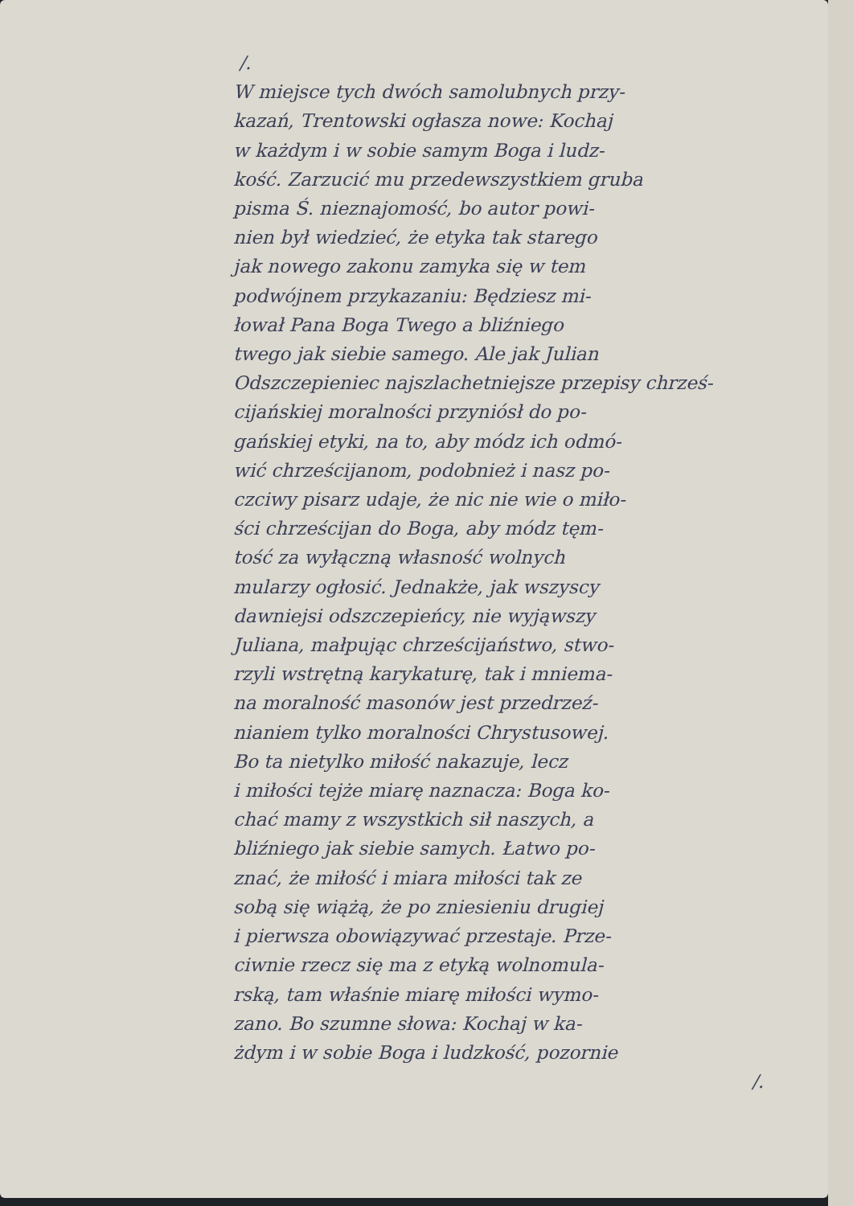/.
W miejsce tych dwóch samolubnych przy-
kazań, Trentowski ogłasza nowe: Kochaj
w każdym i w sobie samym Boga i ludz-
kość. Zarzucić mu przedewszystkiem gruba
pisma Ś. nieznajomość, bo autor powi-
nien był wiedzieć, że etyka tak starego
jak nowego zakonu zamyka się w tem
podwójnem przykazaniu: Będziesz mi-
łował Pana Boga Twego a bliźniego
twego jak siebie samego. Ale jak Julian
Odszczepieniec najszlachetniejsze przepisy chrześ-
cijańskiej moralności przyniósł do po-
gańskiej etyki, na to, aby módz ich odmó-
wić chrześcijanom, podobnież i nasz po-
czciwy pisarz udaje, że nic nie wie o miło-
ści chrześcijan do Boga, aby módz tęm-
tość za wyłączną własność wolnych
mularzy ogłosić. Jednakże, jak wszyscy
dawniejsi odszczepieńcy, nie wyjąwszy
Juliana, małpując chrześcijaństwo, stwo-
rzyli wstrętną karykaturę, tak i mniema-
na moralność masonów jest przedrzeź-
nianiem tylko moralności Chrystusowej.
Bo ta nietylko miłość nakazuje, lecz
i miłości tejże miarę naznacza: Boga ko-
chać mamy z wszystkich sił naszych, a
bliźniego jak siebie samych. Łatwo po-
znać, że miłość i miara miłości tak ze
sobą się wiążą, że po zniesieniu drugiej
i pierwsza obowiązywać przestaje. Prze-
ciwnie rzecz się ma z etyką wolnomula-
rską, tam właśnie miarę miłości wymo-
zano. Bo szumne słowa: Kochaj w ka-
żdym i w sobie Boga i ludzkość, pozornie
/.